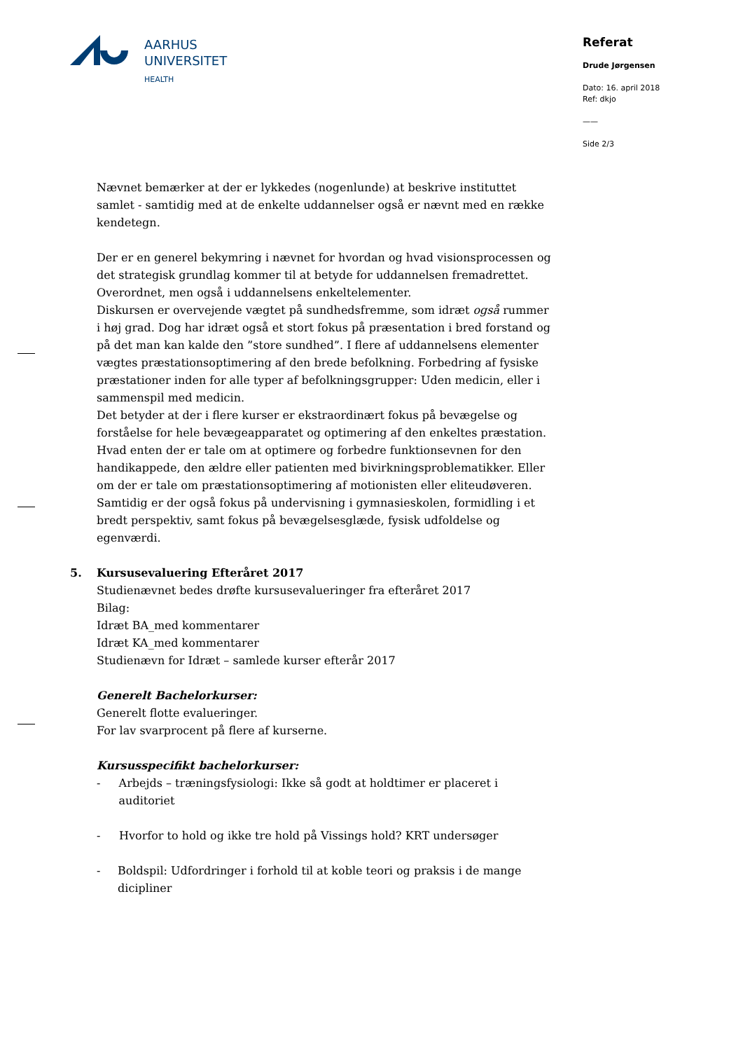AARHUS
UNIVERSITET
HEALTH
Referat
Drude Jørgensen
Dato: 16. april 2018
Ref: dkjo
——
Side 2/3
Nævnet bemærker at der er lykkedes (nogenlunde) at beskrive instituttet samlet - samtidig med at de enkelte uddannelser også er nævnt med en række kendetegn.
Der er en generel bekymring i nævnet for hvordan og hvad visionsprocessen og det strategisk grundlag kommer til at betyde for uddannelsen fremadrettet. Overordnet, men også i uddannelsens enkeltelementer.
Diskursen er overvejende vægtet på sundhedsfremme, som idræt også rummer i høj grad. Dog har idræt også et stort fokus på præsentation i bred forstand og på det man kan kalde den ”store sundhed”. I flere af uddannelsens elementer vægtes præstationsoptimering af den brede befolkning. Forbedring af fysiske præstationer inden for alle typer af befolkningsgrupper: Uden medicin, eller i sammenspil med medicin.
Det betyder at der i flere kurser er ekstraordinært fokus på bevægelse og forståelse for hele bevægeapparatet og optimering af den enkeltes præstation. Hvad enten der er tale om at optimere og forbedre funktionsevnen for den handikappede, den ældre eller patienten med bivirkningsproblematikker. Eller om der er tale om præstationsoptimering af motionisten eller eliteudøveren. Samtidig er der også fokus på undervisning i gymnasieskolen, formidling i et bredt perspektiv, samt fokus på bevægelsesglæde, fysisk udfoldelse og egenværdi.
5. Kursusevaluering Efteråret 2017
Studienævnet bedes drøfte kursusevalueringer fra efteråret 2017
Bilag:
Idræt BA_med kommentarer
Idræt KA_med kommentarer
Studienævn for Idræt – samlede kurser efterår 2017
Generelt Bachelorkurser:
Generelt flotte evalueringer.
For lav svarprocent på flere af kurserne.
Kursusspecifikt bachelorkurser:
- Arbejds – træningsfysiologi: Ikke så godt at holdtimer er placeret i auditoriet
- Hvorfor to hold og ikke tre hold på Vissings hold? KRT undersøger
- Boldspil: Udfordringer i forhold til at koble teori og praksis i de mange dicipliner